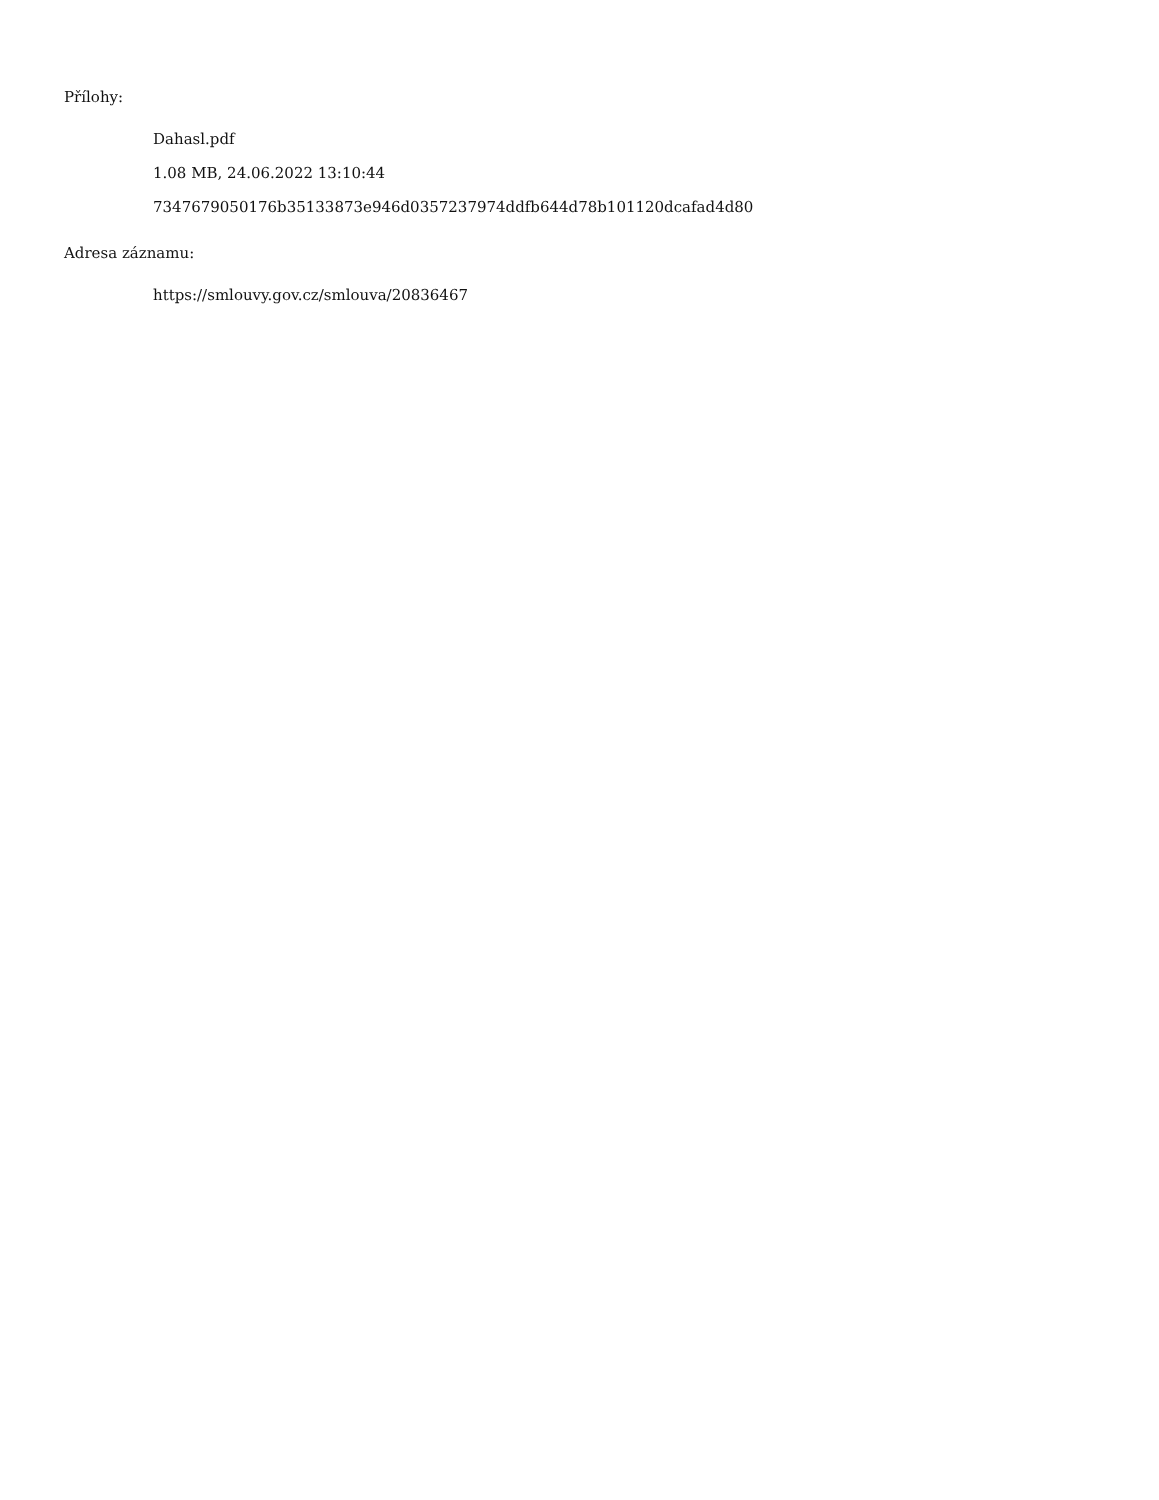Přílohy:
Dahasl.pdf
1.08 MB, 24.06.2022 13:10:44
7347679050176b35133873e946d0357237974ddfb644d78b101120dcafad4d80
Adresa záznamu:
https://smlouvy.gov.cz/smlouva/20836467